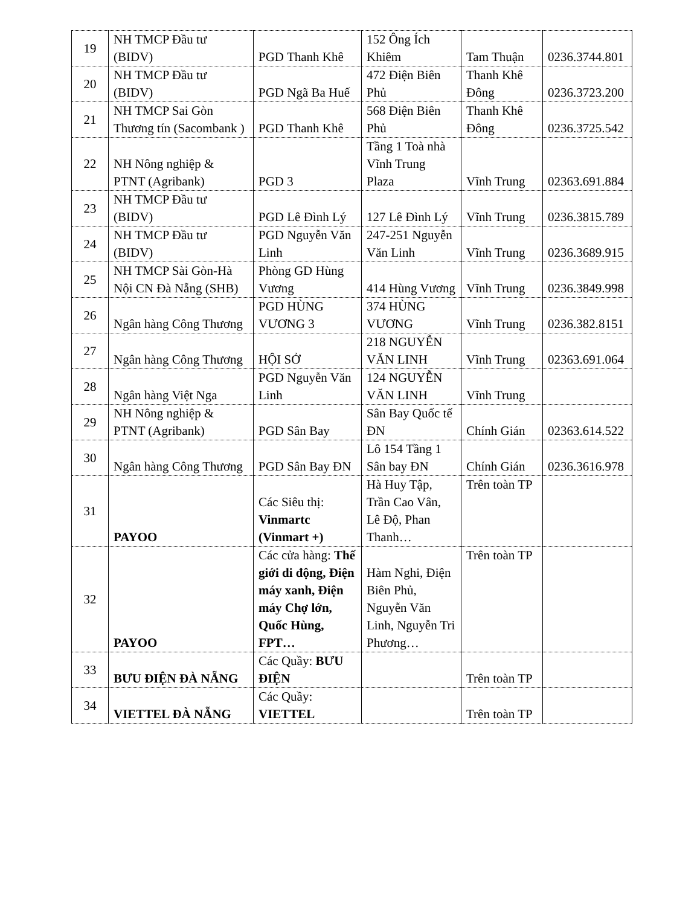| 19 | NH TMCP Đầu tư (BIDV) | PGD Thanh Khê | 152 Ông Ích Khiêm | Tam Thuận | 0236.3744.801 |
| 20 | NH TMCP Đầu tư (BIDV) | PGD Ngã Ba Huế | 472 Điện Biên Phủ | Thanh Khê Đông | 0236.3723.200 |
| 21 | NH TMCP Sai Gòn Thương tín (Sacombank ) | PGD Thanh Khê | 568 Điện Biên Phủ | Thanh Khê Đông | 0236.3725.542 |
| 22 | NH Nông nghiệp & PTNT (Agribank) | PGD 3 | Tầng 1 Toà nhà Vĩnh Trung Plaza | Vĩnh Trung | 02363.691.884 |
| 23 | NH TMCP Đầu tư (BIDV) | PGD Lê Đình Lý | 127 Lê Đình Lý | Vĩnh Trung | 0236.3815.789 |
| 24 | NH TMCP Đầu tư (BIDV) | PGD Nguyễn Văn Linh | 247-251 Nguyễn Văn Linh | Vĩnh Trung | 0236.3689.915 |
| 25 | NH TMCP Sài Gòn-Hà Nội CN Đà Nẵng (SHB) | Phòng GD Hùng Vương | 414 Hùng Vương | Vĩnh Trung | 0236.3849.998 |
| 26 | Ngân hàng Công Thương | PGD HÙNG VƯƠNG 3 | 374 HÙNG VƯƠNG | Vĩnh Trung | 0236.382.8151 |
| 27 | Ngân hàng Công Thương | HỘI SỞ | 218 NGUYỄN VĂN LINH | Vĩnh Trung | 02363.691.064 |
| 28 | Ngân hàng Việt Nga | PGD Nguyễn Văn Linh | 124 NGUYỄN VĂN LINH | Vĩnh Trung | |
| 29 | NH Nông nghiệp & PTNT (Agribank) | PGD Sân Bay | Sân Bay Quốc tế ĐN | Chính Gián | 02363.614.522 |
| 30 | Ngân hàng Công Thương | PGD Sân Bay ĐN | Lô 154 Tầng 1 Sân bay ĐN | Chính Gián | 0236.3616.978 |
| 31 | PAYOO | Các Siêu thị: Vinmartc (Vinmart +) | Hà Huy Tập, Trần Cao Vân, Lê Độ, Phan Thanh… | Trên toàn TP | |
| 32 | PAYOO | Các cửa hàng: Thế giới di động, Điện máy xanh, Điện máy Chợ lớn, Quốc Hùng, FPT… | Hàm Nghi, Điện Biên Phủ, Nguyễn Văn Linh, Nguyễn Tri Phương… | Trên toàn TP | |
| 33 | BƯU ĐIỆN ĐÀ NẴNG | Các Quầy: BƯU ĐIỆN | | Trên toàn TP | |
| 34 | VIETTEL ĐÀ NẴNG | Các Quầy: VIETTEL | | Trên toàn TP | |